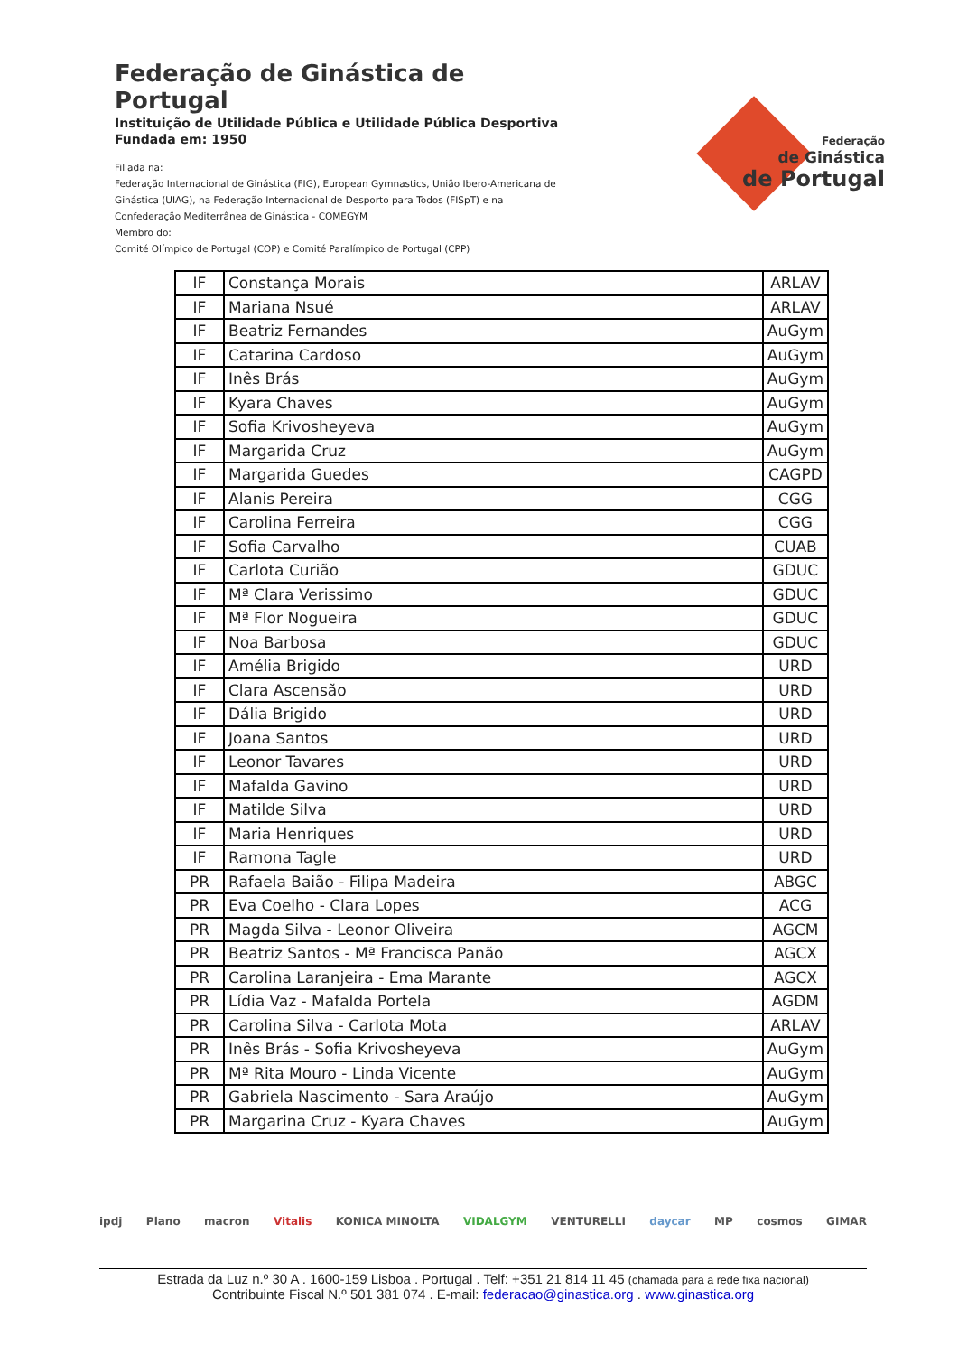Federação de Ginástica de Portugal
Instituição de Utilidade Pública e Utilidade Pública Desportiva
Fundada em: 1950
Filiada na:
Federação Internacional de Ginástica (FIG), European Gymnastics, União Ibero-Americana de Ginástica (UIAG), na Federação Internacional de Desporto para Todos (FISpT) e na Confederação Mediterrânea de Ginástica - COMEGYM
Membro do:
Comité Olímpico de Portugal (COP) e Comité Paralímpico de Portugal (CPP)
Federação
de Ginástica
de Portugal
| IF | Constança Morais | ARLAV |
| IF | Mariana Nsué | ARLAV |
| IF | Beatriz Fernandes | AuGym |
| IF | Catarina Cardoso | AuGym |
| IF | Inês Brás | AuGym |
| IF | Kyara Chaves | AuGym |
| IF | Sofia Krivosheyeva | AuGym |
| IF | Margarida Cruz | AuGym |
| IF | Margarida Guedes | CAGPD |
| IF | Alanis Pereira | CGG |
| IF | Carolina Ferreira | CGG |
| IF | Sofia Carvalho | CUAB |
| IF | Carlota Curião | GDUC |
| IF | Mª Clara Verissimo | GDUC |
| IF | Mª Flor Nogueira | GDUC |
| IF | Noa Barbosa | GDUC |
| IF | Amélia Brigido | URD |
| IF | Clara Ascensão | URD |
| IF | Dália Brigido | URD |
| IF | Joana Santos | URD |
| IF | Leonor Tavares | URD |
| IF | Mafalda Gavino | URD |
| IF | Matilde Silva | URD |
| IF | Maria Henriques | URD |
| IF | Ramona Tagle | URD |
| PR | Rafaela Baião - Filipa Madeira | ABGC |
| PR | Eva Coelho - Clara Lopes | ACG |
| PR | Magda Silva - Leonor Oliveira | AGCM |
| PR | Beatriz Santos - Mª Francisca Panão | AGCX |
| PR | Carolina Laranjeira - Ema Marante | AGCX |
| PR | Lídia Vaz - Mafalda Portela | AGDM |
| PR | Carolina Silva - Carlota Mota | ARLAV |
| PR | Inês Brás - Sofia Krivosheyeva | AuGym |
| PR | Mª Rita Mouro - Linda Vicente | AuGym |
| PR | Gabriela Nascimento - Sara Araújo | AuGym |
| PR | Margarina Cruz - Kyara Chaves | AuGym |
ipdj Plano macron Vitalis KONICA MINOLTA VIDALGYM VENTURELLI daycar MP cosmos GIMAR
Estrada da Luz n.º 30 A . 1600-159 Lisboa . Portugal . Telf: +351 21 814 11 45 (chamada para a rede fixa nacional)
Contribuinte Fiscal N.º 501 381 074 . E-mail: federacao@ginastica.org . www.ginastica.org